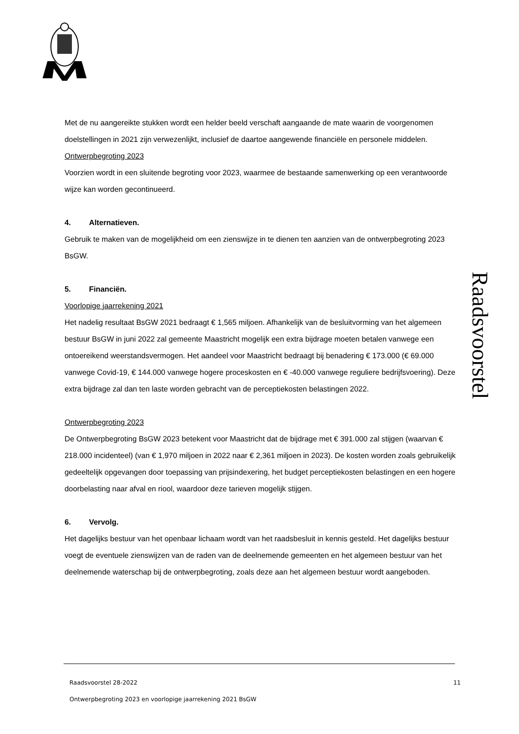Met de nu aangereikte stukken wordt een helder beeld verschaft aangaande de mate waarin de voorgenomen doelstellingen in 2021 zijn verwezenlijkt, inclusief de daartoe aangewende financiële en personele middelen.
Ontwerpbegroting 2023
Voorzien wordt in een sluitende begroting voor 2023, waarmee de bestaande samenwerking op een verantwoorde wijze kan worden gecontinueerd.
4. Alternatieven.
Gebruik te maken van de mogelijkheid om een zienswijze in te dienen ten aanzien van de ontwerpbegroting 2023 BsGW.
5. Financiën.
Voorlopige jaarrekening 2021
Het nadelig resultaat BsGW 2021 bedraagt € 1,565 miljoen. Afhankelijk van de besluitvorming van het algemeen bestuur BsGW in juni 2022 zal gemeente Maastricht mogelijk een extra bijdrage moeten betalen vanwege een ontoereikend weerstandsvermogen. Het aandeel voor Maastricht bedraagt bij benadering € 173.000 (€ 69.000 vanwege Covid-19, € 144.000 vanwege hogere proceskosten en € -40.000 vanwege reguliere bedrijfsvoering). Deze extra bijdrage zal dan ten laste worden gebracht van de perceptiekosten belastingen 2022.
Ontwerpbegroting 2023
De Ontwerpbegroting BsGW 2023 betekent voor Maastricht dat de bijdrage met € 391.000 zal stijgen (waarvan € 218.000 incidenteel) (van € 1,970 miljoen in 2022 naar € 2,361 miljoen in 2023). De kosten worden zoals gebruikelijk gedeeltelijk opgevangen door toepassing van prijsindexering, het budget perceptiekosten belastingen en een hogere doorbelasting naar afval en riool, waardoor deze tarieven mogelijk stijgen.
6. Vervolg.
Het dagelijks bestuur van het openbaar lichaam wordt van het raadsbesluit in kennis gesteld. Het dagelijks bestuur voegt de eventuele zienswijzen van de raden van de deelnemende gemeenten en het algemeen bestuur van het deelnemende waterschap bij de ontwerpbegroting, zoals deze aan het algemeen bestuur wordt aangeboden.
Raadsvoorstel
Raadsvoorstel 28-2022 11
Ontwerpbegroting 2023 en voorlopige jaarrekening 2021 BsGW